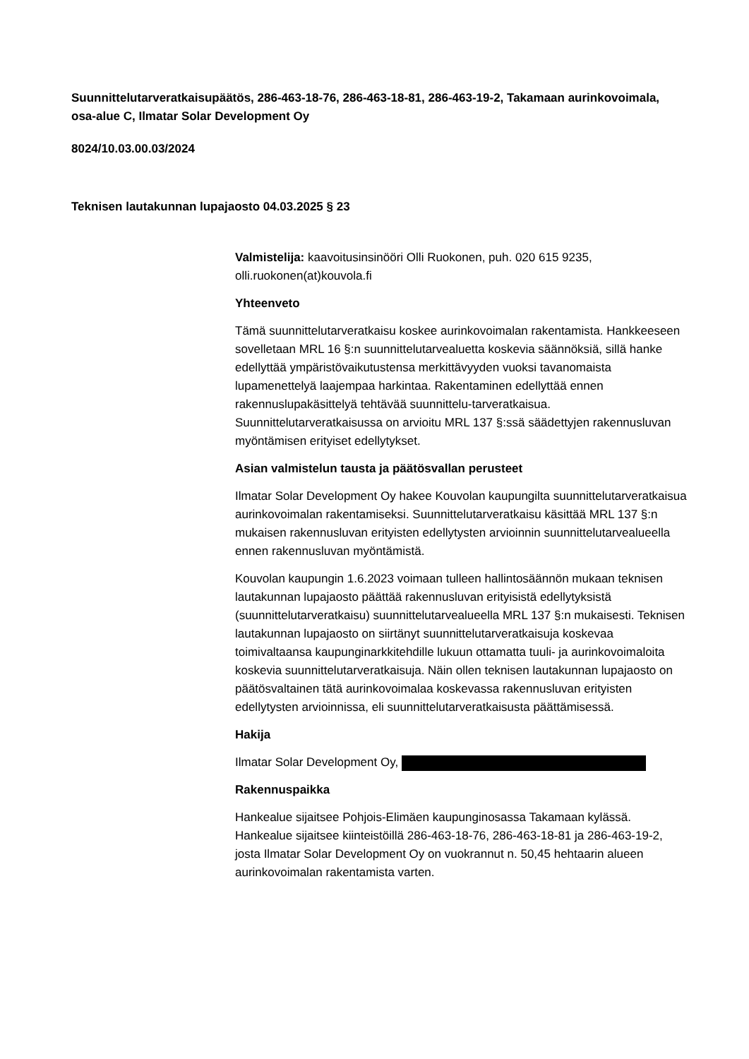Suunnittelutarveratkaisupäätös, 286-463-18-76, 286-463-18-81, 286-463-19-2, Takamaan aurinkovoimala, osa-alue C, Ilmatar Solar Development Oy
8024/10.03.00.03/2024
Teknisen lautakunnan lupajaosto 04.03.2025 § 23
Valmistelija: kaavoitusinsinööri Olli Ruokonen, puh. 020 615 9235, olli.ruokonen(at)kouvola.fi
Yhteenveto
Tämä suunnittelutarveratkaisu koskee aurinkovoimalan rakentamista. Hankkeeseen sovelletaan MRL 16 §:n suunnittelutarvealuetta koskevia säännöksiä, sillä hanke edellyttää ympäristövaikutustensa merkittävyyden vuoksi tavanomaista lupamenettelyä laajempaa harkintaa. Rakentaminen edellyttää ennen rakennuslupakäsittelyä tehtävää suunnittelu-tarveratkaisua. Suunnittelutarveratkaisussa on arvioitu MRL 137 §:ssä säädettyjen rakennusluvan myöntämisen erityiset edellytykset.
Asian valmistelun tausta ja päätösvallan perusteet
Ilmatar Solar Development Oy hakee Kouvolan kaupungilta suunnittelutarveratkaisua aurinkovoimalan rakentamiseksi. Suunnittelutarveratkaisu käsittää MRL 137 §:n mukaisen rakennusluvan erityisten edellytysten arvioinnin suunnittelutarvealueella ennen rakennusluvan myöntämistä.
Kouvolan kaupungin 1.6.2023 voimaan tulleen hallintosäännön mukaan teknisen lautakunnan lupajaosto päättää rakennusluvan erityisistä edellytyksistä (suunnittelutarveratkaisu) suunnittelutarvealueella MRL 137 §:n mukaisesti. Teknisen lautakunnan lupajaosto on siirtänyt suunnittelutarveratkaisuja koskevaa toimivaltaansa kaupunginarkkitehdille lukuun ottamatta tuuli- ja aurinkovoimaloita koskevia suunnittelutarveratkaisuja. Näin ollen teknisen lautakunnan lupajaosto on päätösvaltainen tätä aurinkovoimalaa koskevassa rakennusluvan erityisten edellytysten arvioinnissa, eli suunnittelutarveratkaisusta päättämisessä.
Hakija
Ilmatar Solar Development Oy,
Rakennuspaikka
Hankealue sijaitsee Pohjois-Elimäen kaupunginosassa Takamaan kylässä. Hankealue sijaitsee kiinteistöillä 286-463-18-76, 286-463-18-81 ja 286-463-19-2, josta Ilmatar Solar Development Oy on vuokrannut n. 50,45 hehtaarin alueen aurinkovoimalan rakentamista varten.